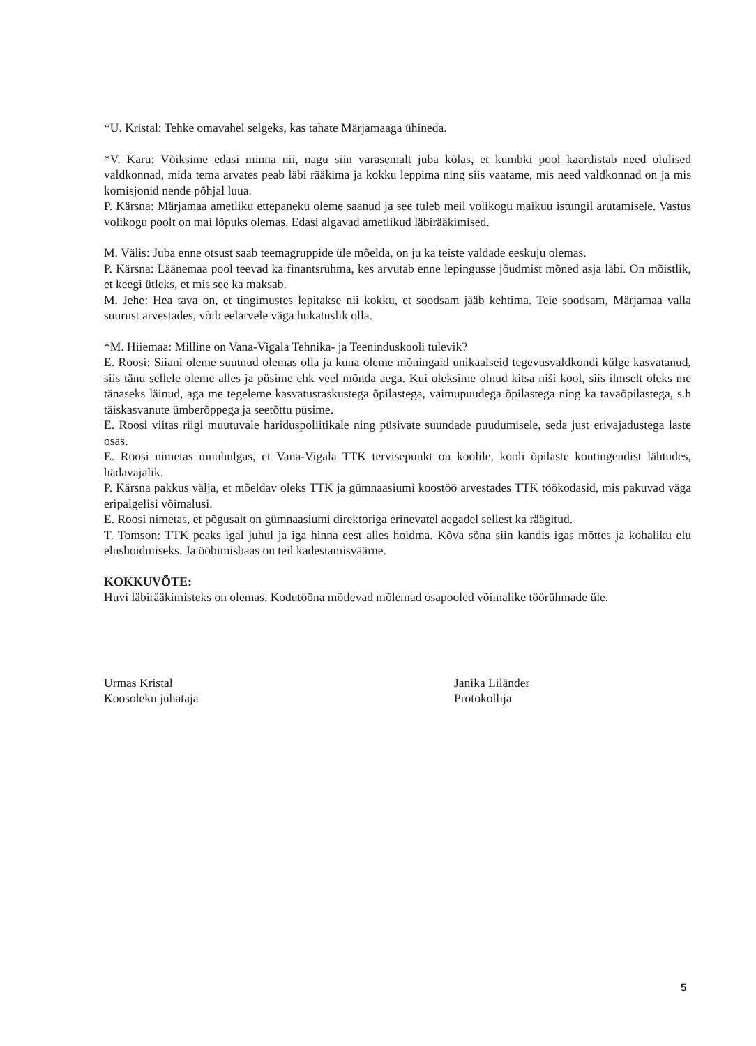*U. Kristal: Tehke omavahel selgeks, kas tahate Märjamaaga ühineda.
*V. Karu: Võiksime edasi minna nii, nagu siin varasemalt juba kõlas, et kumbki pool kaardistab need olulised valdkonnad, mida tema arvates peab läbi rääkima ja kokku leppima ning siis vaatame, mis need valdkonnad on ja mis komisjonid nende põhjal luua.
P. Kärsna: Märjamaa ametliku ettepaneku oleme saanud ja see tuleb meil volikogu maikuu istungil arutamisele. Vastus volikogu poolt on mai lõpuks olemas. Edasi algavad ametlikud läbirääkimised.
M. Välis: Juba enne otsust saab teemagruppide üle mõelda, on ju ka teiste valdade eeskuju olemas.
P. Kärsna: Läänemaa pool teevad ka finantsrühma, kes arvutab enne lepingusse jõudmist mõned asja läbi. On mõistlik, et keegi ütleks, et mis see ka maksab.
M. Jehe: Hea tava on, et tingimustes lepitakse nii kokku, et soodsam jääb kehtima. Teie soodsam, Märjamaa valla suurust arvestades, võib eelarvele väga hukatuslik olla.
*M. Hiiemaa: Milline on Vana-Vigala Tehnika- ja Teeninduskooli tulevik?
E. Roosi: Siiani oleme suutnud olemas olla ja kuna oleme mõningaid unikaalseid tegevusvaldkondi külge kasvatanud, siis tänu sellele oleme alles ja püsime ehk veel mõnda aega. Kui oleksime olnud kitsa niši kool, siis ilmselt oleks me tänaseks läinud, aga me tegeleme kasvatusraskustega õpilastega, vaimupuudega õpilastega ning ka tavaõpilastega, s.h täiskasvanute ümberõppega ja seetõttu püsime.
E. Roosi viitas riigi muutuvale hariduspoliitikale ning püsivate suundade puudumisele, seda just erivajadustega laste osas.
E. Roosi nimetas muuhulgas, et Vana-Vigala TTK tervisepunkt on koolile, kooli õpilaste kontingendist lähtudes, hädavajalik.
P. Kärsna pakkus välja, et mõeldav oleks TTK ja gümnaasiumi koostöö arvestades TTK töökodasid, mis pakuvad väga eripalgelisi võimalusi.
E. Roosi nimetas, et põgusalt on gümnaasiumi direktoriga erinevatel aegadel sellest ka räägitud.
T. Tomson: TTK peaks igal juhul ja iga hinna eest alles hoidma. Kõva sõna siin kandis igas mõttes ja kohaliku elu elushoidmiseks. Ja ööbimisbaas on teil kadestamisväärne.
KOKKUVÕTE:
Huvi läbirääkimisteks on olemas. Kodutööna mõtlevad mõlemad osapooled võimalike töörühmade üle.
Urmas Kristal
Koosoleku juhataja
Janika Liländer
Protokollija
5